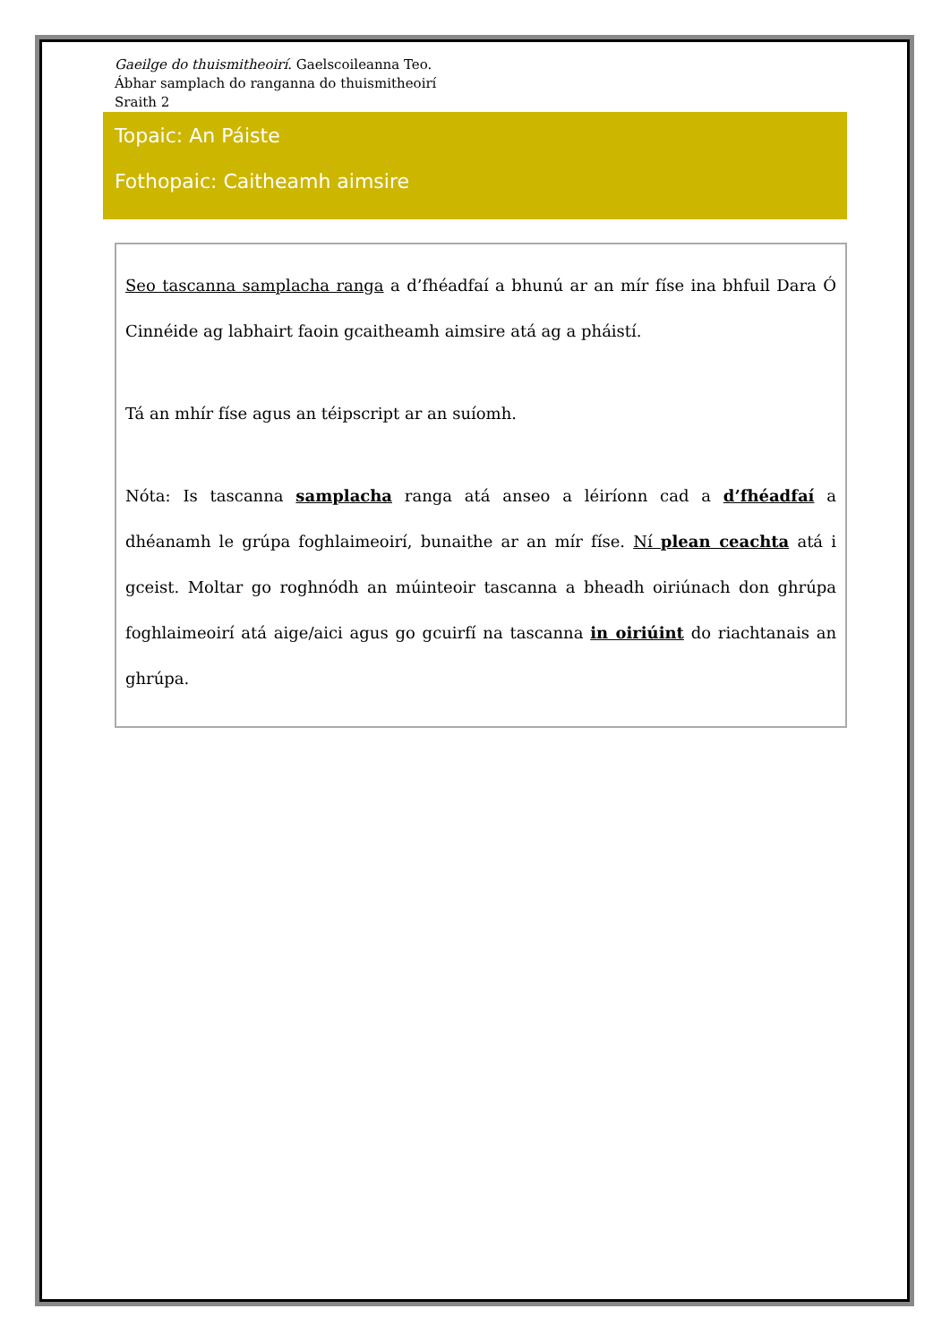Gaeilge do thuismitheoirí. Gaelscoileanna Teo.
Ábhar samplach do ranganna do thuismitheoirí
Sraith 2
Topaic: An Páiste
Fothopaic: Caitheamh aimsire
Seo tascanna samplacha ranga a d’fhéadfaí a bhunú ar an mír físe ina bhfuil Dara Ó Cinnéide ag labhairt faoin gcaitheamh aimsire atá ag a pháistí.
Tá an mhír físe agus an téipscript ar an suíomh.
Nóta: Is tascanna samplacha ranga atá anseo a léiríonn cad a d’fhéadfaí a dhéanamh le grúpa foghlaimeoirí, bunaithe ar an mír físe. Ní plean ceachta atá i gceist. Moltar go roghnódh an múinteoir tascanna a bheadh oiriúnach don ghrúpa foghlaimeoirí atá aige/aici agus go gcuirfí na tascanna in oiriúint do riachtanais an ghrúpa.